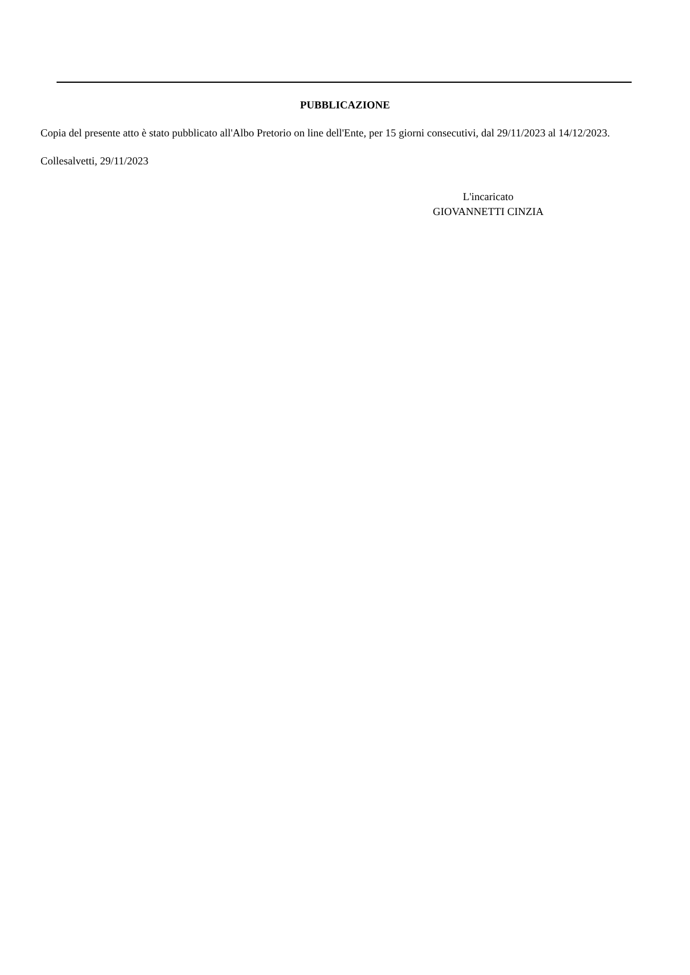PUBBLICAZIONE
Copia del presente atto è stato pubblicato all'Albo Pretorio on line dell'Ente, per 15 giorni consecutivi, dal 29/11/2023 al 14/12/2023.
Collesalvetti, 29/11/2023
L'incaricato
GIOVANNETTI CINZIA